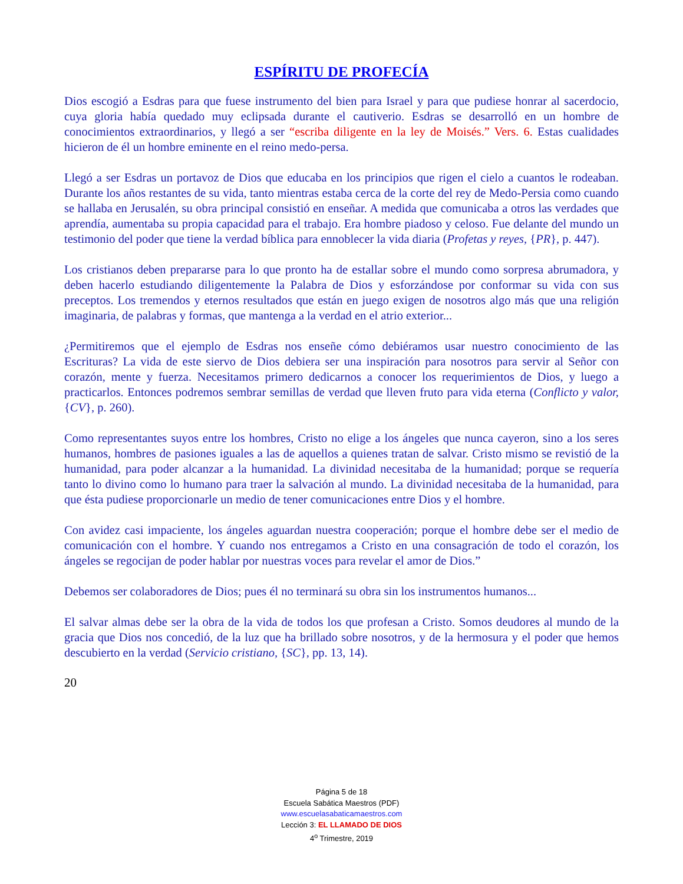ESPÍRITU DE PROFECÍA
Dios escogió a Esdras para que fuese instrumento del bien para Israel y para que pudiese honrar al sacerdocio, cuya gloria había quedado muy eclipsada durante el cautiverio. Esdras se desarrolló en un hombre de conocimientos extraordinarios, y llegó a ser “escriba diligente en la ley de Moisés.” Vers. 6. Estas cualidades hicieron de él un hombre eminente en el reino medo-persa.
Llegó a ser Esdras un portavoz de Dios que educaba en los principios que rigen el cielo a cuantos le rodeaban. Durante los años restantes de su vida, tanto mientras estaba cerca de la corte del rey de Medo-Persia como cuando se hallaba en Jerusalén, su obra principal consistió en enseñar. A medida que comunicaba a otros las verdades que aprendía, aumentaba su propia capacidad para el trabajo. Era hombre piadoso y celoso. Fue delante del mundo un testimonio del poder que tiene la verdad bíblica para ennoblecer la vida diaria (Profetas y reyes, {PR}, p. 447).
Los cristianos deben prepararse para lo que pronto ha de estallar sobre el mundo como sorpresa abrumadora, y deben hacerlo estudiando diligentemente la Palabra de Dios y esforzándose por conformar su vida con sus preceptos. Los tremendos y eternos resultados que están en juego exigen de nosotros algo más que una religión imaginaria, de palabras y formas, que mantenga a la verdad en el atrio exterior...
¿Permitiremos que el ejemplo de Esdras nos enseñe cómo debiéramos usar nuestro conocimiento de las Escrituras? La vida de este siervo de Dios debiera ser una inspiración para nosotros para servir al Señor con corazón, mente y fuerza. Necesitamos primero dedicarnos a conocer los requerimientos de Dios, y luego a practicarlos. Entonces podremos sembrar semillas de verdad que lleven fruto para vida eterna (Conflicto y valor, {CV}, p. 260).
Como representantes suyos entre los hombres, Cristo no elige a los ángeles que nunca cayeron, sino a los seres humanos, hombres de pasiones iguales a las de aquellos a quienes tratan de salvar. Cristo mismo se revistió de la humanidad, para poder alcanzar a la humanidad. La divinidad necesitaba de la humanidad; porque se requería tanto lo divino como lo humano para traer la salvación al mundo. La divinidad necesitaba de la humanidad, para que ésta pudiese proporcionarle un medio de tener comunicaciones entre Dios y el hombre.
Con avidez casi impaciente, los ángeles aguardan nuestra cooperación; porque el hombre debe ser el medio de comunicación con el hombre. Y cuando nos entregamos a Cristo en una consagración de todo el corazón, los ángeles se regocijan de poder hablar por nuestras voces para revelar el amor de Dios.”
Debemos ser colaboradores de Dios; pues él no terminará su obra sin los instrumentos humanos...
El salvar almas debe ser la obra de la vida de todos los que profesan a Cristo. Somos deudores al mundo de la gracia que Dios nos concedió, de la luz que ha brillado sobre nosotros, y de la hermosura y el poder que hemos descubierto en la verdad (Servicio cristiano, {SC}, pp. 13, 14).
20
Página 5 de 18
Escuela Sabática Maestros (PDF)
www.escuelasabaticamaestros.com
Lección 3: EL LLAMADO DE DIOS
4<sup>o</sup> Trimestre, 2019